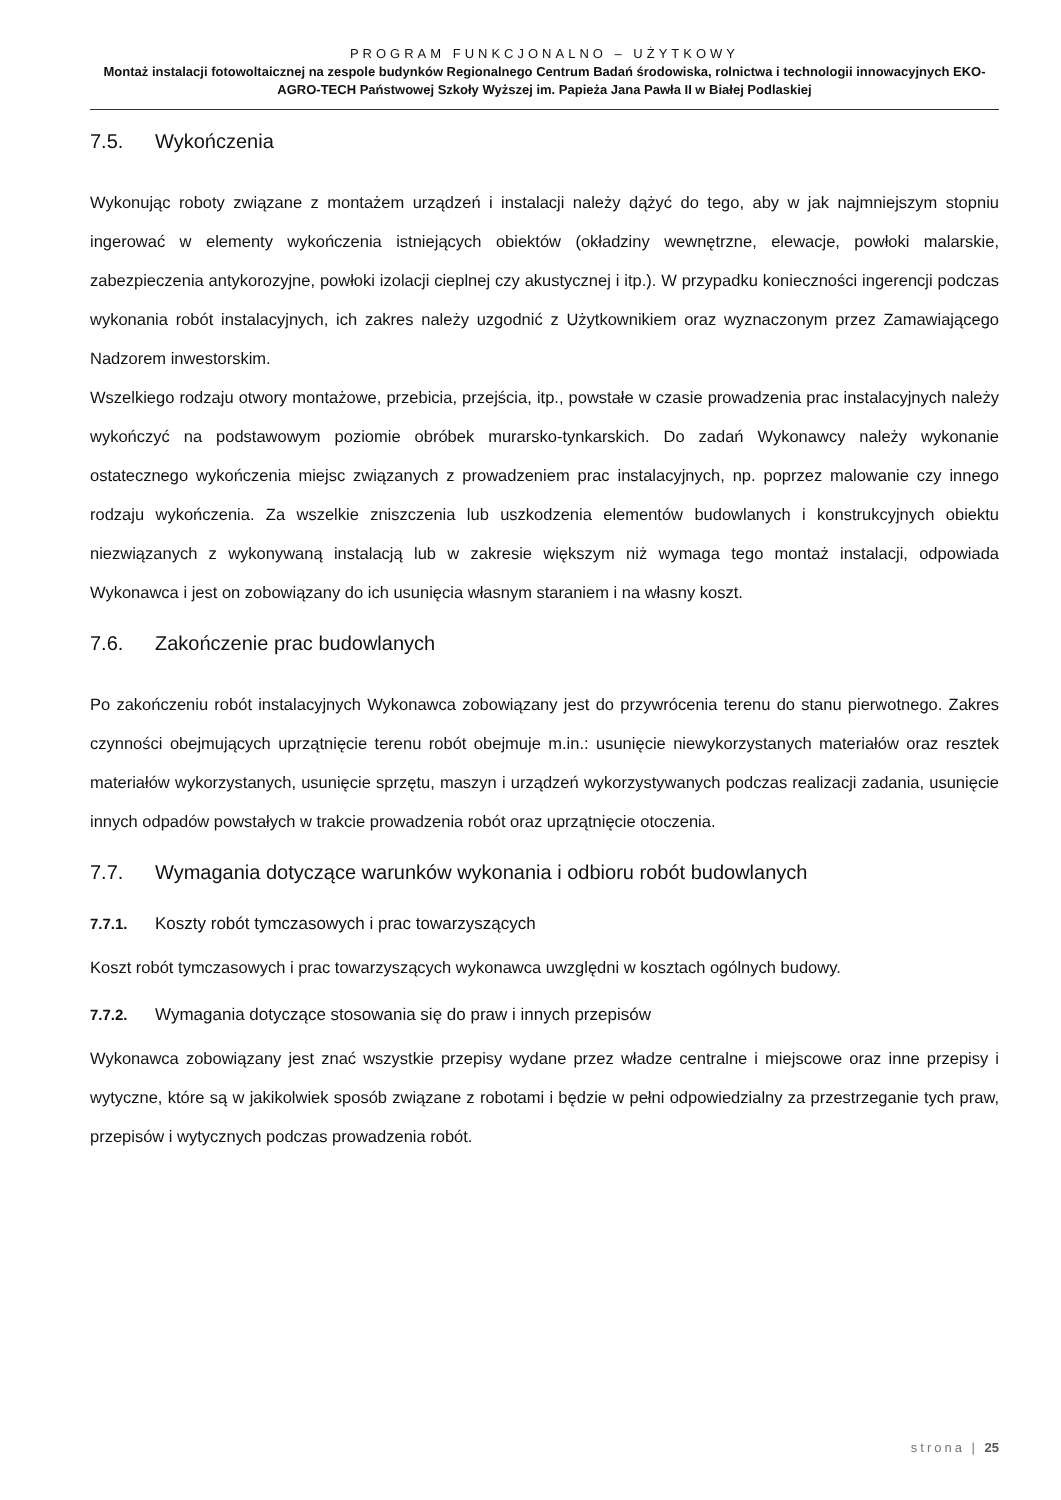PROGRAM FUNKCJONALNO – UŻYTKOWY
Montaż instalacji fotowoltaicznej na zespole budynków Regionalnego Centrum Badań środowiska, rolnictwa i technologii innowacyjnych EKO-AGRO-TECH Państwowej Szkoły Wyższej im. Papieża Jana Pawła II w Białej Podlaskiej
7.5. Wykończenia
Wykonując roboty związane z montażem urządzeń i instalacji należy dążyć do tego, aby w jak najmniejszym stopniu ingerować w elementy wykończenia istniejących obiektów (okładziny wewnętrzne, elewacje, powłoki malarskie, zabezpieczenia antykorozyjne, powłoki izolacji cieplnej czy akustycznej i itp.). W przypadku konieczności ingerencji podczas wykonania robót instalacyjnych, ich zakres należy uzgodnić z Użytkownikiem oraz wyznaczonym przez Zamawiającego Nadzorem inwestorskim.
Wszelkiego rodzaju otwory montażowe, przebicia, przejścia, itp., powstałe w czasie prowadzenia prac instalacyjnych należy wykończyć na podstawowym poziomie obróbek murarsko-tynkarskich. Do zadań Wykonawcy należy wykonanie ostatecznego wykończenia miejsc związanych z prowadzeniem prac instalacyjnych, np. poprzez malowanie czy innego rodzaju wykończenia. Za wszelkie zniszczenia lub uszkodzenia elementów budowlanych i konstrukcyjnych obiektu niezwiązanych z wykonywaną instalacją lub w zakresie większym niż wymaga tego montaż instalacji, odpowiada Wykonawca i jest on zobowiązany do ich usunięcia własnym staraniem i na własny koszt.
7.6. Zakończenie prac budowlanych
Po zakończeniu robót instalacyjnych Wykonawca zobowiązany jest do przywrócenia terenu do stanu pierwotnego. Zakres czynności obejmujących uprzątnięcie terenu robót obejmuje m.in.: usunięcie niewykorzystanych materiałów oraz resztek materiałów wykorzystanych, usunięcie sprzętu, maszyn i urządzeń wykorzystywanych podczas realizacji zadania, usunięcie innych odpadów powstałych w trakcie prowadzenia robót oraz uprzątnięcie otoczenia.
7.7. Wymagania dotyczące warunków wykonania i odbioru robót budowlanych
7.7.1. Koszty robót tymczasowych i prac towarzyszących
Koszt robót tymczasowych i prac towarzyszących wykonawca uwzględni w kosztach ogólnych budowy.
7.7.2. Wymagania dotyczące stosowania się do praw i innych przepisów
Wykonawca zobowiązany jest znać wszystkie przepisy wydane przez władze centralne i miejscowe oraz inne przepisy i wytyczne, które są w jakikolwiek sposób związane z robotami i będzie w pełni odpowiedzialny za przestrzeganie tych praw, przepisów i wytycznych podczas prowadzenia robót.
strona | 25